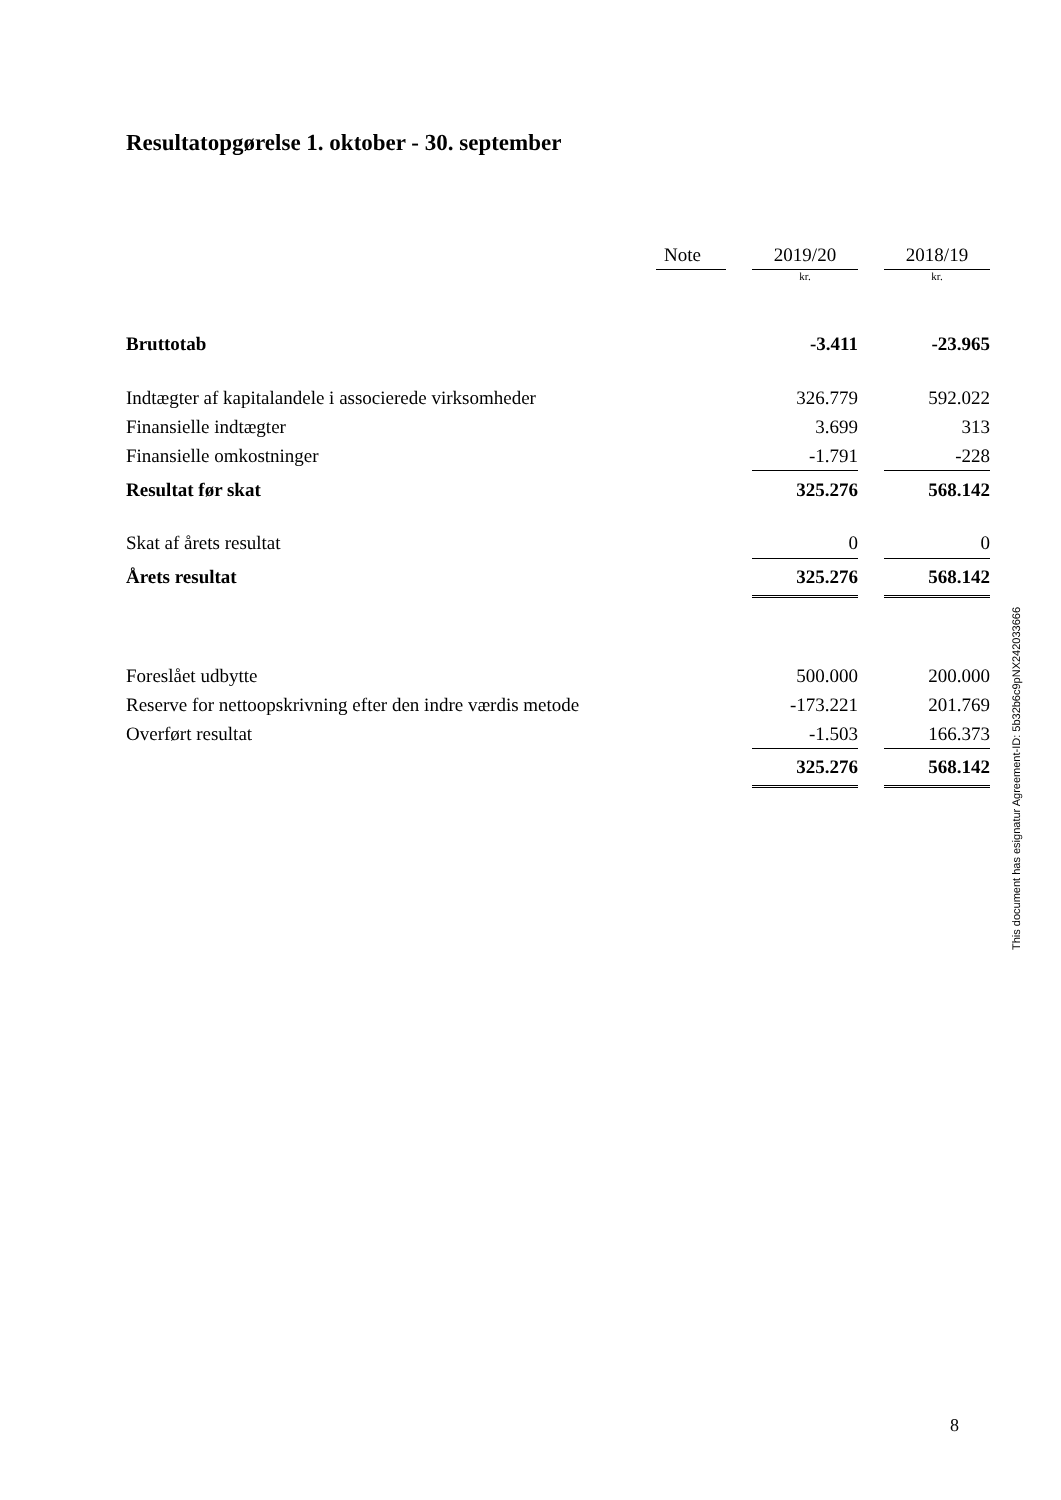Resultatopgørelse 1. oktober - 30. september
| | Note | | 2019/20 | | 2018/19 |
| --- | --- | --- | --- | --- | --- |
| | | | kr. | | kr. |
| Bruttotab | | | -3.411 | | -23.965 |
| Indtægter af kapitalandele i associerede virksomheder | | | 326.779 | | 592.022 |
| Finansielle indtægter | | | 3.699 | | 313 |
| Finansielle omkostninger | | | -1.791 | | -228 |
| Resultat før skat | | | 325.276 | | 568.142 |
| Skat af årets resultat | | | 0 | | 0 |
| Årets resultat | | | 325.276 | | 568.142 |
| Foreslået udbytte | | | 500.000 | | 200.000 |
| Reserve for nettoopskrivning efter den indre værdis metode | | | -173.221 | | 201.769 |
| Overført resultat | | | -1.503 | | 166.373 |
| | | | 325.276 | | 568.142 |
This document has esignatur Agreement-ID: 5b32b6c9pNX242033666
8